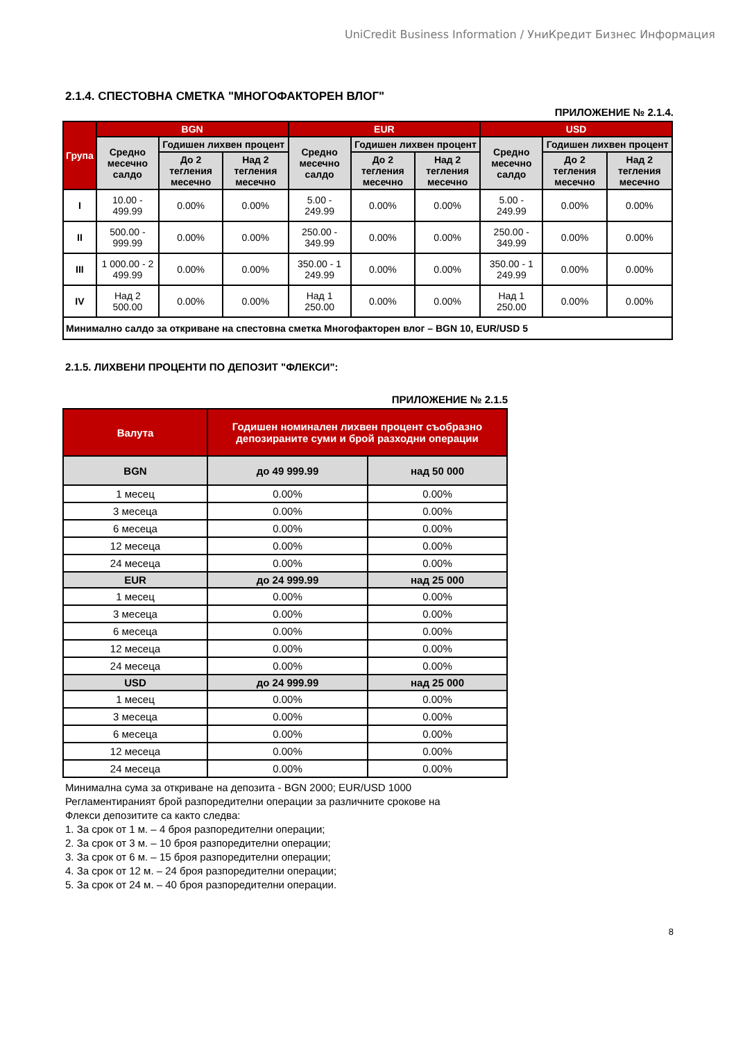UniCredit Business Information / УниКредит Бизнес Информация
2.1.4. СПЕСТОВНА СМЕТКА "МНОГОФАКТОРЕН ВЛОГ"
ПРИЛОЖЕНИЕ № 2.1.4.
| Група | BGN | | | EUR | | | USD | | |
| --- | --- | --- | --- | --- | --- | --- | --- | --- | --- |
| | Средно месечно салдо | Годишен лихвен процент | | Средно месечно салдо | Годишен лихвен процент | | Средно месечно салдо | Годишен лихвен процент | |
| | | До 2 тегления месечно | Над 2 тегления месечно | | До 2 тегления месечно | Над 2 тегления месечно | | До 2 тегления месечно | Над 2 тегления месечно |
| I | 10.00 - 499.99 | 0.00% | 0.00% | 5.00 - 249.99 | 0.00% | 0.00% | 5.00 - 249.99 | 0.00% | 0.00% |
| II | 500.00 - 999.99 | 0.00% | 0.00% | 250.00 - 349.99 | 0.00% | 0.00% | 250.00 - 349.99 | 0.00% | 0.00% |
| III | 1 000.00 - 2 499.99 | 0.00% | 0.00% | 350.00 - 1 249.99 | 0.00% | 0.00% | 350.00 - 1 249.99 | 0.00% | 0.00% |
| IV | Над 2 500.00 | 0.00% | 0.00% | Над 1 250.00 | 0.00% | 0.00% | Над 1 250.00 | 0.00% | 0.00% |
| Минимално салдо за откриване на спестовна сметка Многофакторен влог – BGN 10, EUR/USD 5 | | | | | | | | | |
2.1.5. ЛИХВЕНИ ПРОЦЕНТИ ПО ДЕПОЗИТ "ФЛЕКСИ":
ПРИЛОЖЕНИЕ № 2.1.5
| Валута | Годишен номинален лихвен процент съобразно депозираните суми и брой разходни операции | |
| --- | --- | --- |
| BGN | до 49 999.99 | над 50 000 |
| 1 месец | 0.00% | 0.00% |
| 3 месеца | 0.00% | 0.00% |
| 6 месеца | 0.00% | 0.00% |
| 12 месеца | 0.00% | 0.00% |
| 24 месеца | 0.00% | 0.00% |
| EUR | до 24 999.99 | над 25 000 |
| 1 месец | 0.00% | 0.00% |
| 3 месеца | 0.00% | 0.00% |
| 6 месеца | 0.00% | 0.00% |
| 12 месеца | 0.00% | 0.00% |
| 24 месеца | 0.00% | 0.00% |
| USD | до 24 999.99 | над 25 000 |
| 1 месец | 0.00% | 0.00% |
| 3 месеца | 0.00% | 0.00% |
| 6 месеца | 0.00% | 0.00% |
| 12 месеца | 0.00% | 0.00% |
| 24 месеца | 0.00% | 0.00% |
Минимална сума за откриване на депозита - BGN 2000; EUR/USD 1000
Регламентираният брой разпоредителни операции за различните срокове на
Флекси депозитите са както следва:
1. За срок от 1 м. – 4 броя разпоредителни операции;
2. За срок от 3 м. – 10 броя разпоредителни операции;
3. За срок от 6 м. – 15 броя разпоредителни операции;
4. За срок от 12 м. – 24 броя разпоредителни операции;
5. За срок от 24 м. – 40 броя разпоредителни операции.
8